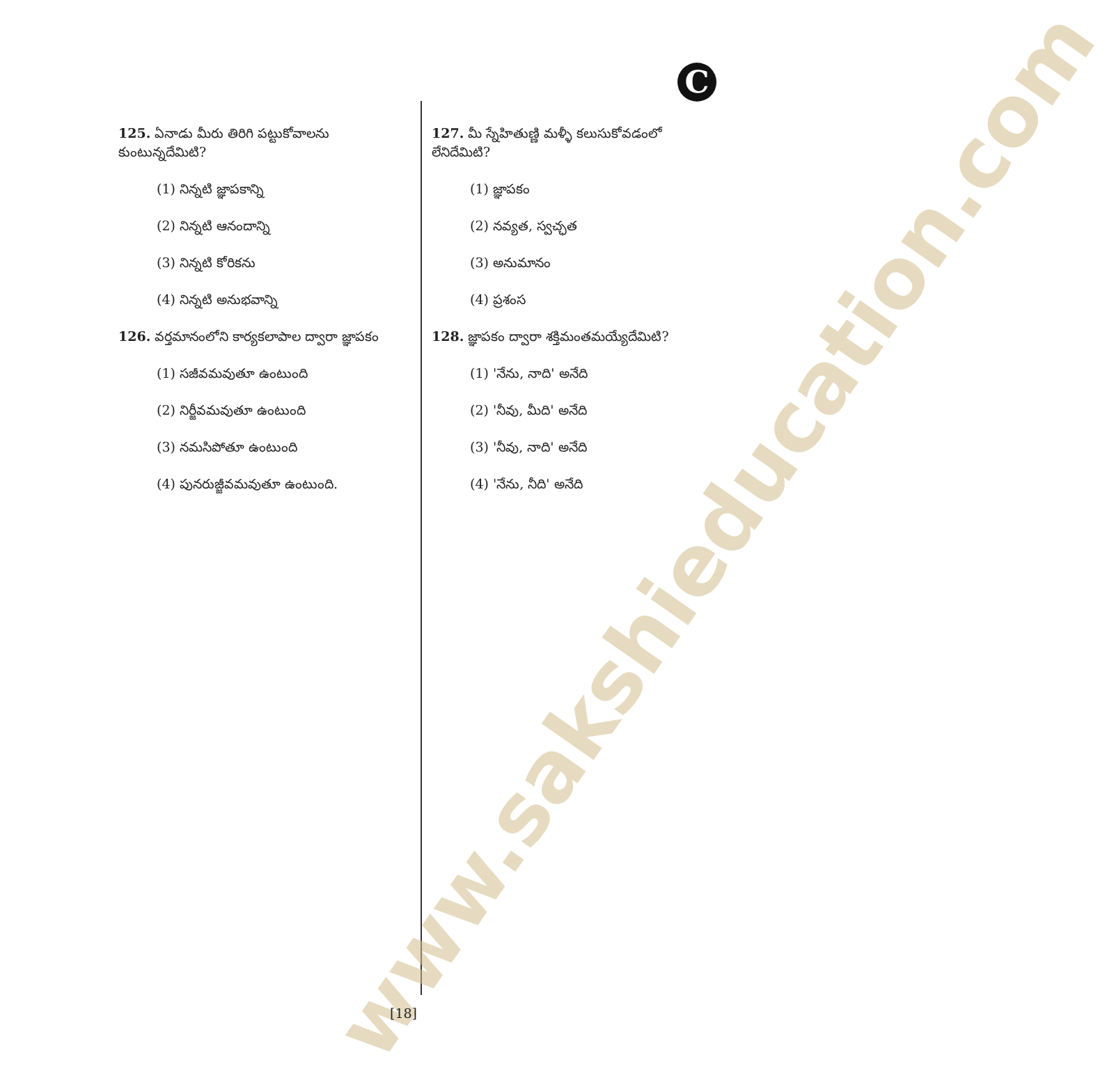C
www.sakshieducation.com
125. ఏనాడు మీరు తిరిగి పట్టుకోవాలను కుంటున్నదేమిటి?
(1) నిన్నటి జ్ఞాపకాన్ని
(2) నిన్నటి ఆనందాన్ని
(3) నిన్నటి కోరికను
(4) నిన్నటి అనుభవాన్ని
126. వర్తమానంలోని కార్యకలాపాల ద్వారా జ్ఞాపకం
(1) సజీవమవుతూ ఉంటుంది
(2) నిర్జీవమవుతూ ఉంటుంది
(3) నమసిపోతూ ఉంటుంది
(4) పునరుజ్జీవమవుతూ ఉంటుంది.
127. మీ స్నేహితుణ్ణి మళ్ళీ కలుసుకోవడంలో లేనిదేమిటి?
(1) జ్ఞాపకం
(2) నవ్యత, స్వచ్ఛత
(3) అనుమానం
(4) ప్రశంస
128. జ్ఞాపకం ద్వారా శక్తిమంతమయ్యేదేమిటి?
(1) 'నేను, నాది' అనేది
(2) 'నీవు, మీది' అనేది
(3) 'నీవు, నాది' అనేది
(4) 'నేను, నీది' అనేది
[18]